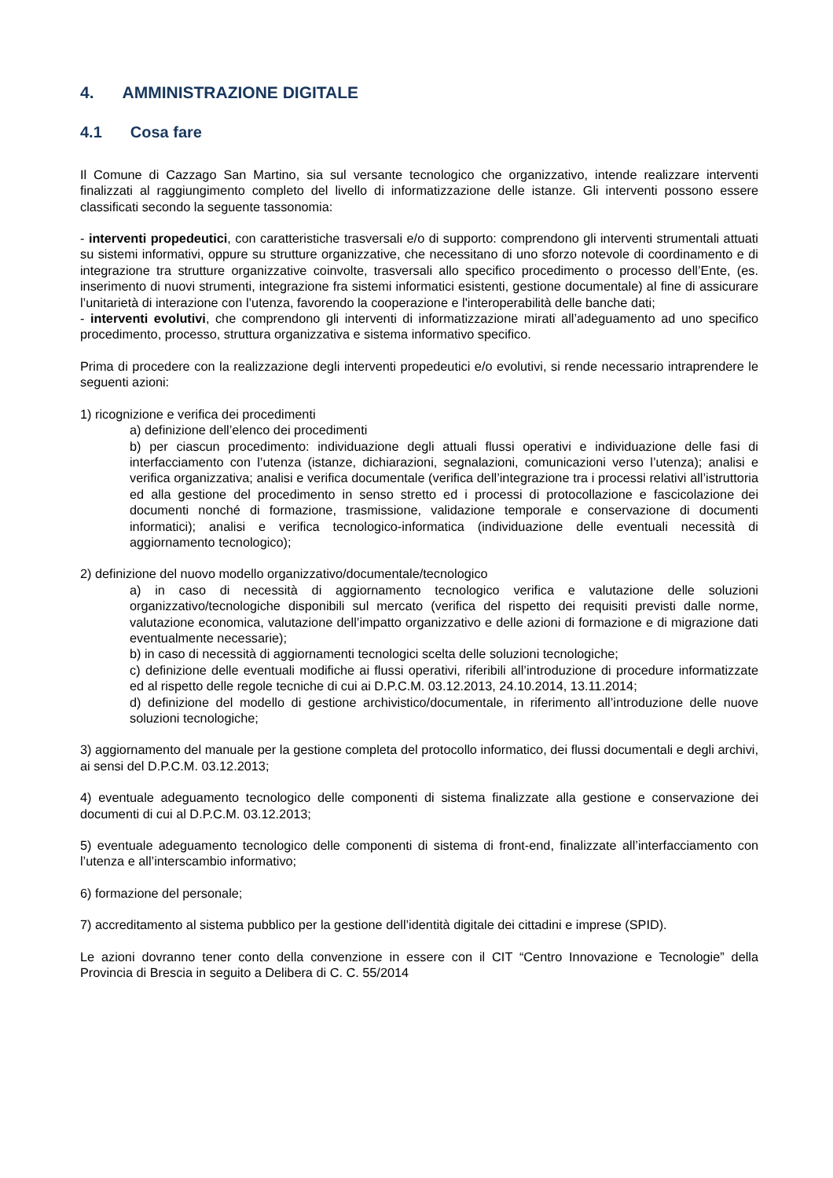4. AMMINISTRAZIONE DIGITALE
4.1 Cosa fare
Il Comune di Cazzago San Martino, sia sul versante tecnologico che organizzativo, intende realizzare interventi finalizzati al raggiungimento completo del livello di informatizzazione delle istanze. Gli interventi possono essere classificati secondo la seguente tassonomia:
- interventi propedeutici, con caratteristiche trasversali e/o di supporto: comprendono gli interventi strumentali attuati su sistemi informativi, oppure su strutture organizzative, che necessitano di uno sforzo notevole di coordinamento e di integrazione tra strutture organizzative coinvolte, trasversali allo specifico procedimento o processo dell’Ente, (es. inserimento di nuovi strumenti, integrazione fra sistemi informatici esistenti, gestione documentale) al fine di assicurare l’unitarietà di interazione con l’utenza, favorendo la cooperazione e l'interoperabilità delle banche dati;
- interventi evolutivi, che comprendono gli interventi di informatizzazione mirati all’adeguamento ad uno specifico procedimento, processo, struttura organizzativa e sistema informativo specifico.
Prima di procedere con la realizzazione degli interventi propedeutici e/o evolutivi, si rende necessario intraprendere le seguenti azioni:
1) ricognizione e verifica dei procedimenti
a) definizione dell’elenco dei procedimenti
b) per ciascun procedimento: individuazione degli attuali flussi operativi e individuazione delle fasi di interfacciamento con l’utenza (istanze, dichiarazioni, segnalazioni, comunicazioni verso l’utenza); analisi e verifica organizzativa; analisi e verifica documentale (verifica dell’integrazione tra i processi relativi all’istruttoria ed alla gestione del procedimento in senso stretto ed i processi di protocollazione e fascicolazione dei documenti nonché di formazione, trasmissione, validazione temporale e conservazione di documenti informatici); analisi e verifica tecnologico-informatica (individuazione delle eventuali necessità di aggiornamento tecnologico);
2) definizione del nuovo modello organizzativo/documentale/tecnologico
a) in caso di necessità di aggiornamento tecnologico verifica e valutazione delle soluzioni organizzativo/tecnologiche disponibili sul mercato (verifica del rispetto dei requisiti previsti dalle norme, valutazione economica, valutazione dell’impatto organizzativo e delle azioni di formazione e di migrazione dati eventualmente necessarie);
b) in caso di necessità di aggiornamenti tecnologici scelta delle soluzioni tecnologiche;
c) definizione delle eventuali modifiche ai flussi operativi, riferibili all’introduzione di procedure informatizzate ed al rispetto delle regole tecniche di cui ai D.P.C.M. 03.12.2013, 24.10.2014, 13.11.2014;
d) definizione del modello di gestione archivistico/documentale, in riferimento all’introduzione delle nuove soluzioni tecnologiche;
3) aggiornamento del manuale per la gestione completa del protocollo informatico, dei flussi documentali e degli archivi, ai sensi del D.P.C.M. 03.12.2013;
4) eventuale adeguamento tecnologico delle componenti di sistema finalizzate alla gestione e conservazione dei documenti di cui al D.P.C.M. 03.12.2013;
5) eventuale adeguamento tecnologico delle componenti di sistema di front-end, finalizzate all’interfacciamento con l’utenza e all’interscambio informativo;
6) formazione del personale;
7) accreditamento al sistema pubblico per la gestione dell’identità digitale dei cittadini e imprese (SPID).
Le azioni dovranno tener conto della convenzione in essere con il CIT “Centro Innovazione e Tecnologie” della Provincia di Brescia in seguito a Delibera di C. C. 55/2014